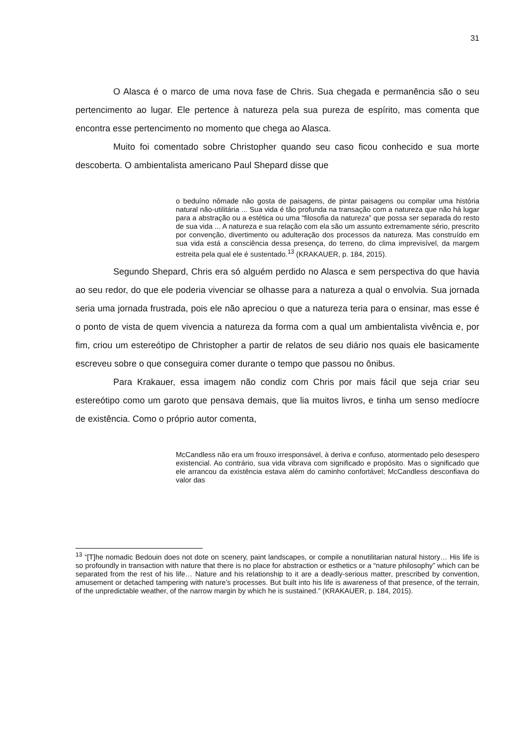31
O Alasca é o marco de uma nova fase de Chris. Sua chegada e permanência são o seu pertencimento ao lugar. Ele pertence à natureza pela sua pureza de espírito, mas comenta que encontra esse pertencimento no momento que chega ao Alasca.
Muito foi comentado sobre Christopher quando seu caso ficou conhecido e sua morte descoberta. O ambientalista americano Paul Shepard disse que
o beduíno nômade não gosta de paisagens, de pintar paisagens ou compilar uma história natural não-utilitária ... Sua vida é tão profunda na transação com a natureza que não há lugar para a abstração ou a estética ou uma “filosofia da natureza” que possa ser separada do resto de sua vida ... A natureza e sua relação com ela são um assunto extremamente sério, prescrito por convenção, divertimento ou adulteração dos processos da natureza. Mas construído em sua vida está a consciência dessa presença, do terreno, do clima imprevisível, da margem estreita pela qual ele é sustentado.<sup>13</sup> (KRAKAUER, p. 184, 2015).
Segundo Shepard, Chris era só alguém perdido no Alasca e sem perspectiva do que havia ao seu redor, do que ele poderia vivenciar se olhasse para a natureza a qual o envolvia. Sua jornada seria uma jornada frustrada, pois ele não apreciou o que a natureza teria para o ensinar, mas esse é o ponto de vista de quem vivencia a natureza da forma com a qual um ambientalista vivência e, por fim, criou um estereótipo de Christopher a partir de relatos de seu diário nos quais ele basicamente escreveu sobre o que conseguira comer durante o tempo que passou no ônibus.
Para Krakauer, essa imagem não condiz com Chris por mais fácil que seja criar seu estereótipo como um garoto que pensava demais, que lia muitos livros, e tinha um senso medíocre de existência. Como o próprio autor comenta,
McCandless não era um frouxo irresponsável, à deriva e confuso, atormentado pelo desespero existencial. Ao contrário, sua vida vibrava com significado e propósito. Mas o significado que ele arrancou da existência estava além do caminho confortável; McCandless desconfiava do valor das
<sup>13</sup> “[T]he nomadic Bedouin does not dote on scenery, paint landscapes, or compile a nonutilitarian natural history… His life is so profoundly in transaction with nature that there is no place for abstraction or esthetics or a “nature philosophy” which can be separated from the rest of his life… Nature and his relationship to it are a deadly-serious matter, prescribed by convention, amusement or detached tampering with nature’s processes. But built into his life is awareness of that presence, of the terrain, of the unpredictable weather, of the narrow margin by which he is sustained.” (KRAKAUER, p. 184, 2015).